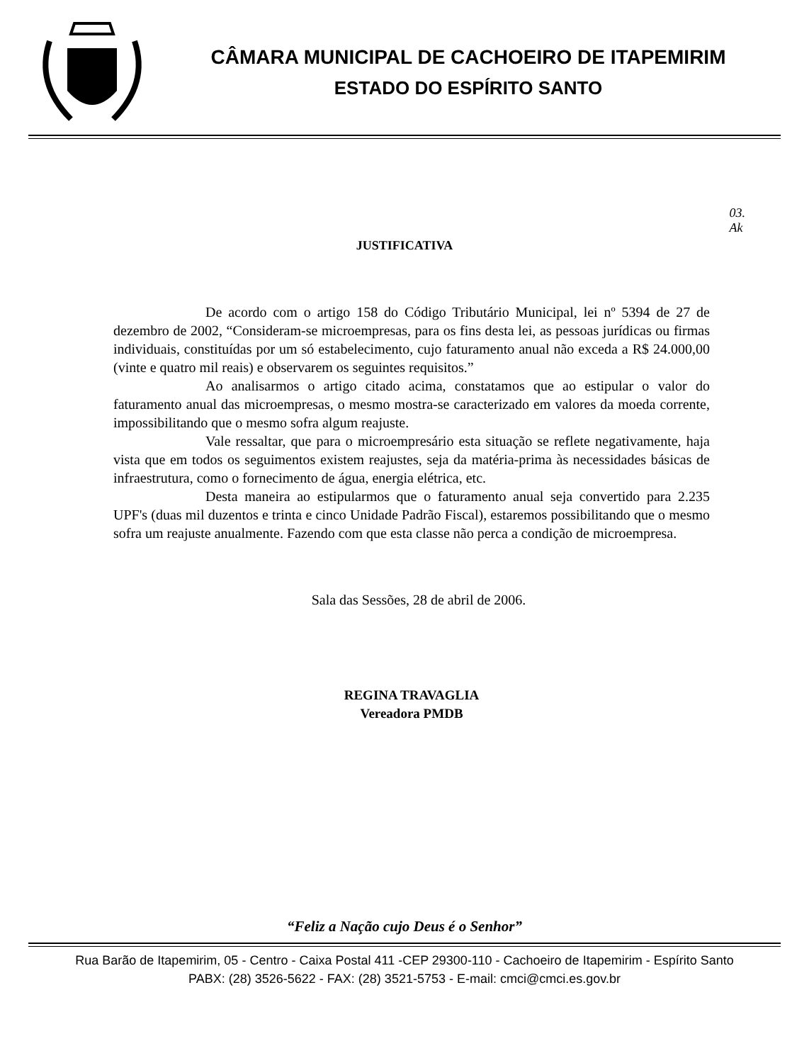CÂMARA MUNICIPAL DE CACHOEIRO DE ITAPEMIRIM
ESTADO DO ESPÍRITO SANTO
03.
Ak
JUSTIFICATIVA
De acordo com o artigo 158 do Código Tributário Municipal, lei nº 5394 de 27 de dezembro de 2002, “Consideram-se microempresas, para os fins desta lei, as pessoas jurídicas ou firmas individuais, constituídas por um só estabelecimento, cujo faturamento anual não exceda a R$ 24.000,00 (vinte e quatro mil reais) e observarem os seguintes requisitos.”
Ao analisarmos o artigo citado acima, constatamos que ao estipular o valor do faturamento anual das microempresas, o mesmo mostra-se caracterizado em valores da moeda corrente, impossibilitando que o mesmo sofra algum reajuste.
Vale ressaltar, que para o microempresário esta situação se reflete negativamente, haja vista que em todos os seguimentos existem reajustes, seja da matéria-prima às necessidades básicas de infraestrutura, como o fornecimento de água, energia elétrica, etc.
Desta maneira ao estipularmos que o faturamento anual seja convertido para 2.235 UPF's (duas mil duzentos e trinta e cinco Unidade Padrão Fiscal), estaremos possibilitando que o mesmo sofra um reajuste anualmente. Fazendo com que esta classe não perca a condição de microempresa.
Sala das Sessões, 28 de abril de 2006.
REGINA TRAVAGLIA
Vereadora PMDB
“Feliz a Nação cujo Deus é o Senhor”
Rua Barão de Itapemirim, 05 - Centro - Caixa Postal 411 -CEP 29300-110 - Cachoeiro de Itapemirim - Espírito Santo
PABX: (28) 3526-5622 - FAX: (28) 3521-5753 - E-mail: cmci@cmci.es.gov.br